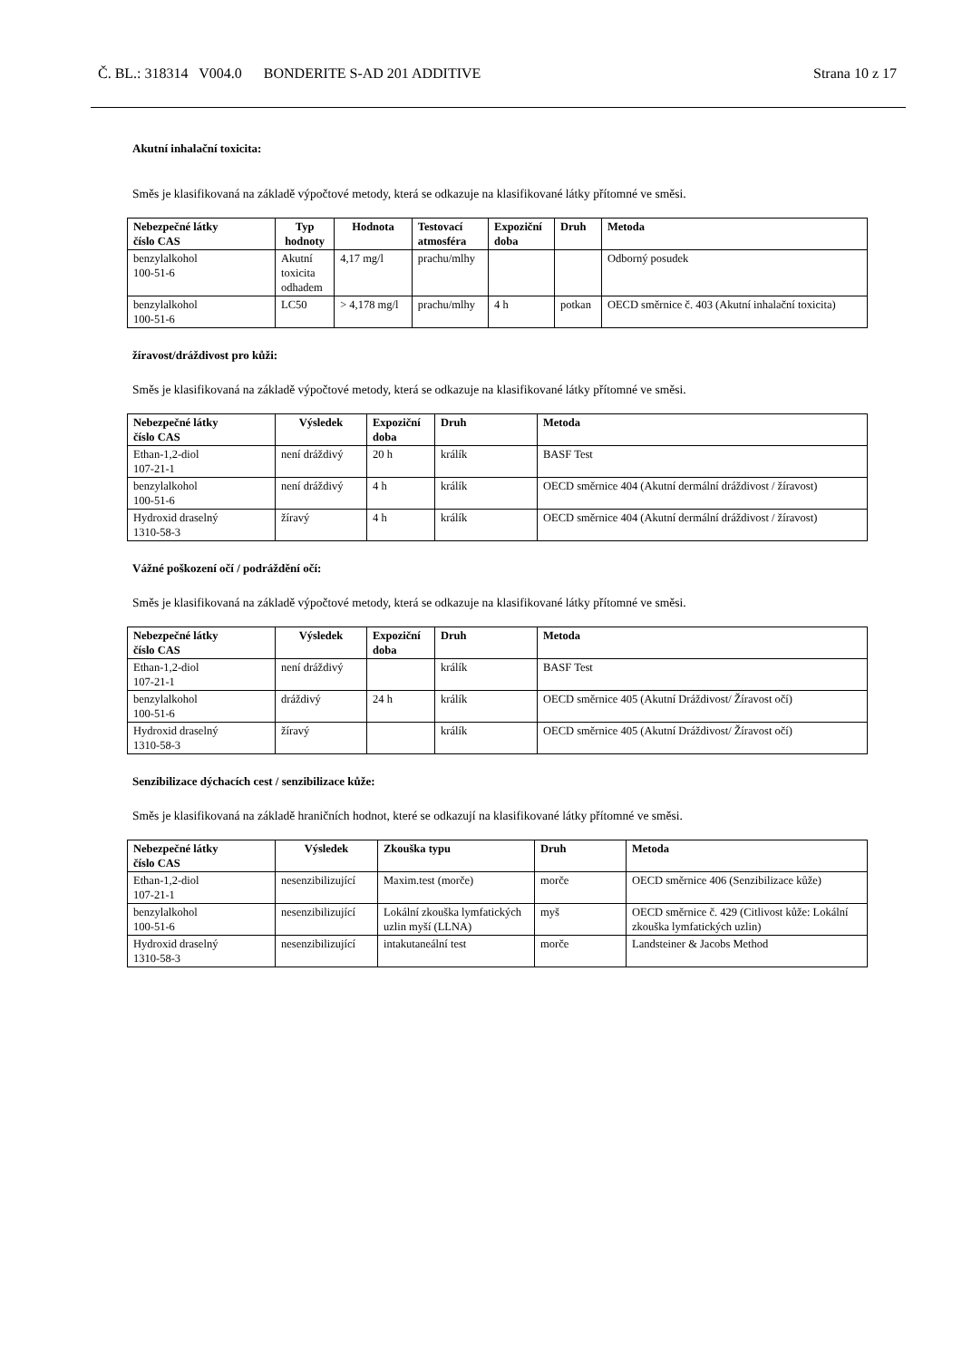Č. BL.: 318314 V004.0 BONDERITE S-AD 201 ADDITIVE Strana 10 z 17
Akutní inhalační toxicita:
Směs je klasifikovaná na základě výpočtové metody, která se odkazuje na klasifikované látky přítomné ve směsi.
| Nebezpečné látky číslo CAS | Typ hodnoty | Hodnota | Testovací atmosféra | Expoziční doba | Druh | Metoda |
| --- | --- | --- | --- | --- | --- | --- |
| benzylalkohol 100-51-6 | Akutní toxicita odhadem | 4,17 mg/l | prachu/mlhy | | | Odborný posudek |
| benzylalkohol 100-51-6 | LC50 | > 4,178 mg/l | prachu/mlhy | 4 h | potkan | OECD směrnice č. 403 (Akutní inhalační toxicita) |
žíravost/dráždivost pro kůži:
Směs je klasifikovaná na základě výpočtové metody, která se odkazuje na klasifikované látky přítomné ve směsi.
| Nebezpečné látky číslo CAS | Výsledek | Expoziční doba | Druh | Metoda |
| --- | --- | --- | --- | --- |
| Ethan-1,2-diol 107-21-1 | není dráždivý | 20 h | králík | BASF Test |
| benzylalkohol 100-51-6 | není dráždivý | 4 h | králík | OECD směrnice 404 (Akutní dermální dráždivost / žíravost) |
| Hydroxid draselný 1310-58-3 | žíravý | 4 h | králík | OECD směrnice 404 (Akutní dermální dráždivost / žíravost) |
Vážné poškození očí / podráždění očí:
Směs je klasifikovaná na základě výpočtové metody, která se odkazuje na klasifikované látky přítomné ve směsi.
| Nebezpečné látky číslo CAS | Výsledek | Expoziční doba | Druh | Metoda |
| --- | --- | --- | --- | --- |
| Ethan-1,2-diol 107-21-1 | není dráždivý | | králík | BASF Test |
| benzylalkohol 100-51-6 | dráždivý | 24 h | králík | OECD směrnice 405 (Akutní Dráždivost/ Žíravost očí) |
| Hydroxid draselný 1310-58-3 | žíravý | | králík | OECD směrnice 405 (Akutní Dráždivost/ Žíravost očí) |
Senzibilizace dýchacích cest / senzibilizace kůže:
Směs je klasifikovaná na základě hraničních hodnot, které se odkazují na klasifikované látky přítomné ve směsi.
| Nebezpečné látky číslo CAS | Výsledek | Zkouška typu | Druh | Metoda |
| --- | --- | --- | --- | --- |
| Ethan-1,2-diol 107-21-1 | nesenzibilizující | Maxim.test (morče) | morče | OECD směrnice 406 (Senzibilizace kůže) |
| benzylalkohol 100-51-6 | nesenzibilizující | Lokální zkouška lymfatických uzlin myší (LLNA) | myš | OECD směrnice č. 429 (Citlivost kůže: Lokální zkouška lymfatických uzlin) |
| Hydroxid draselný 1310-58-3 | nesenzibilizující | intakutaneální test | morče | Landsteiner & Jacobs Method |